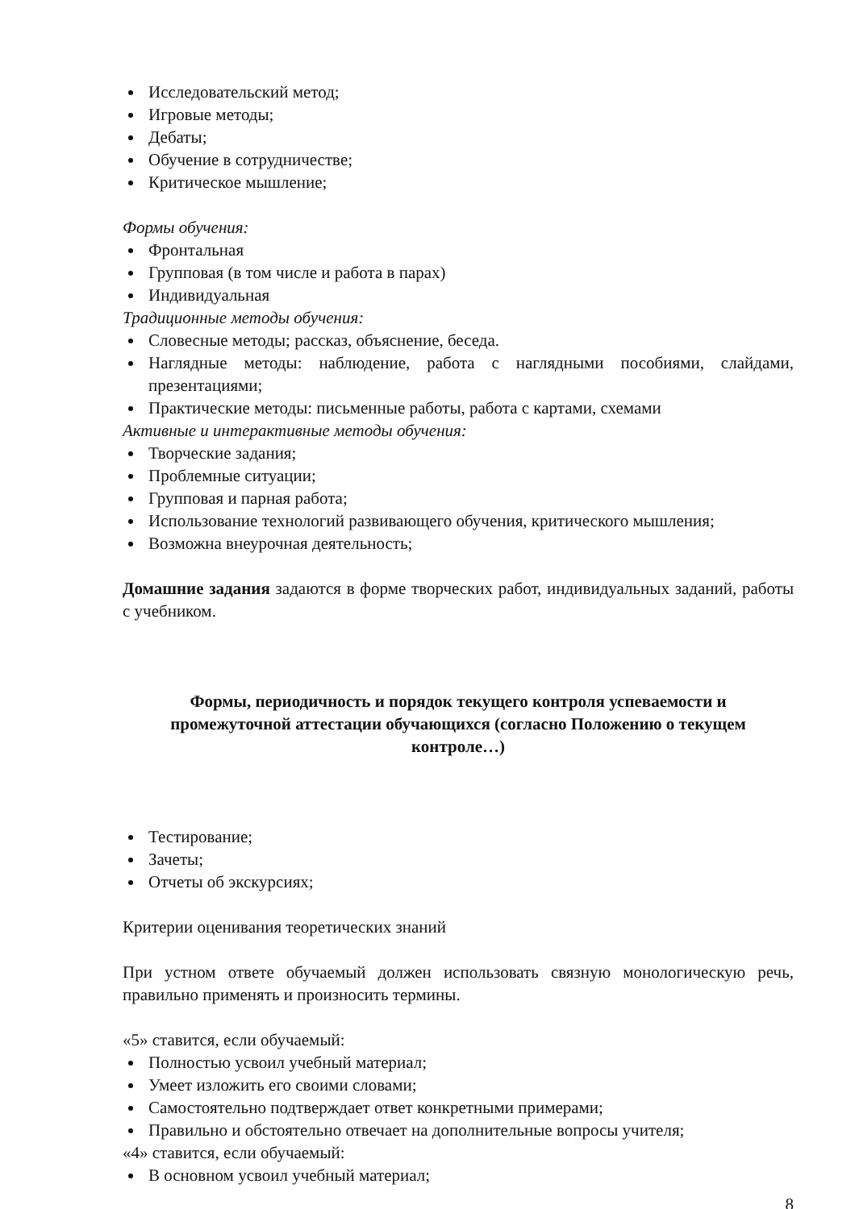Исследовательский метод;
Игровые методы;
Дебаты;
Обучение в сотрудничестве;
Критическое мышление;
Формы обучения:
Фронтальная
Групповая (в том числе и работа в парах)
Индивидуальная
Традиционные методы обучения:
Словесные методы; рассказ, объяснение, беседа.
Наглядные методы: наблюдение, работа с наглядными пособиями, слайдами, презентациями;
Практические методы: письменные работы, работа с картами, схемами
Активные и интерактивные методы обучения:
Творческие задания;
Проблемные ситуации;
Групповая и парная работа;
Использование технологий развивающего обучения, критического мышления;
Возможна внеурочная деятельность;
Домашние задания задаются в форме творческих работ, индивидуальных заданий, работы с учебником.
Формы, периодичность и порядок текущего контроля успеваемости и промежуточной аттестации обучающихся (согласно Положению о текущем контроле…)
Тестирование;
Зачеты;
Отчеты об экскурсиях;
Критерии оценивания теоретических знаний
При устном ответе обучаемый должен использовать связную монологическую речь, правильно применять и произносить термины.
«5» ставится, если обучаемый:
Полностью усвоил учебный материал;
Умеет изложить его своими словами;
Самостоятельно подтверждает ответ конкретными примерами;
Правильно и обстоятельно отвечает на дополнительные вопросы учителя;
«4» ставится, если обучаемый:
В основном усвоил учебный материал;
8